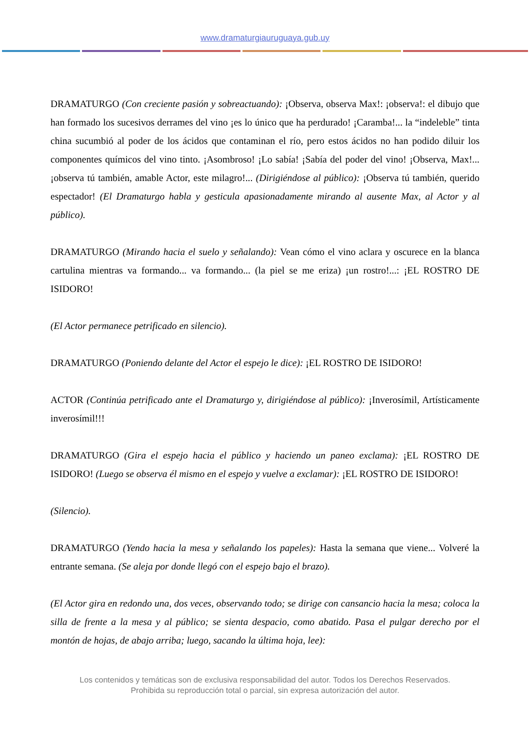www.dramaturgiauruguaya.gub.uy
DRAMATURGO (Con creciente pasión y sobreactuando): ¡Observa, observa Max!: ¡observa!: el dibujo que han formado los sucesivos derrames del vino ¡es lo único que ha perdurado! ¡Caramba!... la “indeleble” tinta china sucumbió al poder de los ácidos que contaminan el río, pero estos ácidos no han podido diluir los componentes químicos del vino tinto. ¡Asombroso! ¡Lo sabía! ¡Sabía del poder del vino! ¡Observa, Max!... ¡observa tú también, amable Actor, este milagro!... (Dirigiéndose al público): ¡Observa tú también, querido espectador! (El Dramaturgo habla y gesticula apasionadamente mirando al ausente Max, al Actor y al público).
DRAMATURGO (Mirando hacia el suelo y señalando): Vean cómo el vino aclara y oscurece en la blanca cartulina mientras va formando... va formando... (la piel se me eriza) ¡un rostro!...: ¡EL ROSTRO DE ISIDORO!
(El Actor permanece petrificado en silencio).
DRAMATURGO (Poniendo delante del Actor el espejo le dice): ¡EL ROSTRO DE ISIDORO!
ACTOR (Continúa petrificado ante el Dramaturgo y, dirigiéndose al público): ¡Inverosímil, Artísticamente inverosímil!!!
DRAMATURGO (Gira el espejo hacia el público y haciendo un paneo exclama): ¡EL ROSTRO DE ISIDORO! (Luego se observa él mismo en el espejo y vuelve a exclamar): ¡EL ROSTRO DE ISIDORO!
(Silencio).
DRAMATURGO (Yendo hacia la mesa y señalando los papeles): Hasta la semana que viene... Volveré la entrante semana. (Se aleja por donde llegó con el espejo bajo el brazo).
(El Actor gira en redondo una, dos veces, observando todo; se dirige con cansancio hacia la mesa; coloca la silla de frente a la mesa y al público; se sienta despacio, como abatido. Pasa el pulgar derecho por el montón de hojas, de abajo arriba; luego, sacando la última hoja, lee):
Los contenidos y temáticas son de exclusiva responsabilidad del autor. Todos los Derechos Reservados.
Prohibida su reproducción total o parcial, sin expresa autorización del autor.